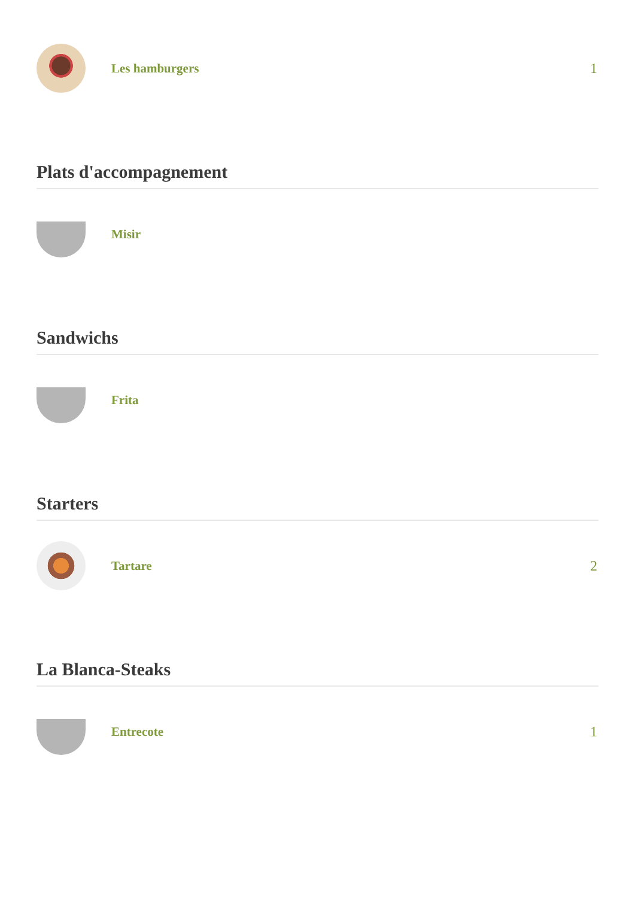Les hamburgers 1
Plats d'accompagnement
Misir
Sandwichs
Frita
Starters
Tartare 2
La Blanca-Steaks
Entrecote 1